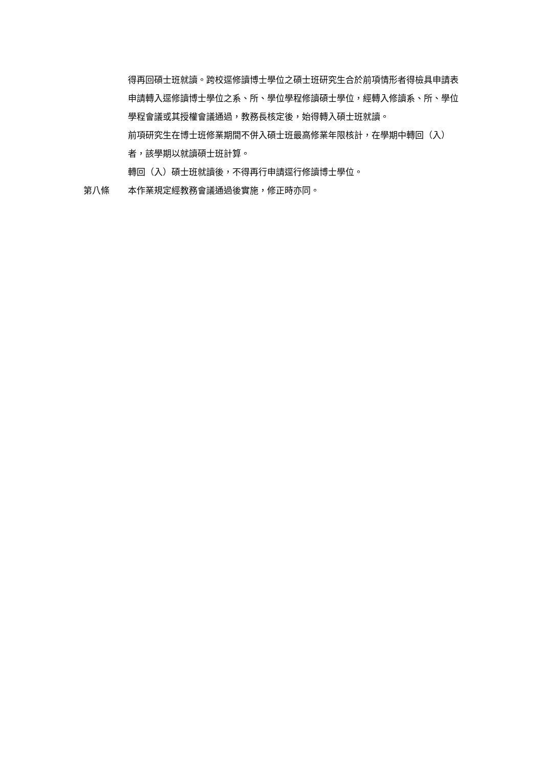得再回碩士班就讀。跨校逕修讀博士學位之碩士班研究生合於前項情形者得檢具申請表申請轉入逕修讀博士學位之系、所、學位學程修讀碩士學位，經轉入修讀系、所、學位學程會議或其授權會議通過，教務長核定後，始得轉入碩士班就讀。
前項研究生在博士班修業期間不併入碩士班最高修業年限核計，在學期中轉回（入）者，該學期以就讀碩士班計算。
轉回（入）碩士班就讀後，不得再行申請逕行修讀博士學位。
第八條 本作業規定經教務會議通過後實施，修正時亦同。